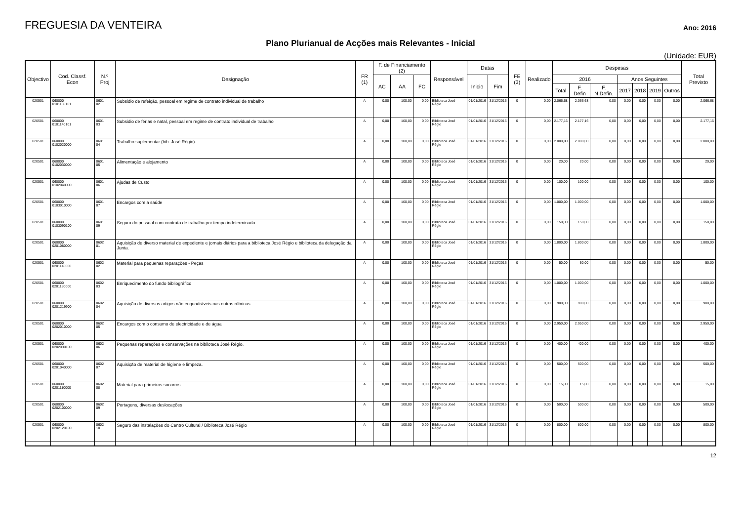FREGUESIA DA VENTEIRA
Ano: 2016
Plano Plurianual de Acções mais Relevantes - Inicial
(Unidade: EUR)
| Objectivo | Cod. Classf. Econ | N.º Proj | Designação | FR (1) | F. de Financiamento (2) | | | Responsável | Datas | | FE (3) | Realizado | Despesas | | | | | | | Total Previsto |
| --- | --- | --- | --- | --- | --- | --- | --- | --- | --- | --- | --- | --- | --- | --- | --- | --- | --- | --- | --- | --- |
| | | | | | AC | AA | FC | | Inicio | Fim | | | 2016 | | | Anos Seguintes | | | | |
| | | | | | | | | | | | | | Total | F. Defin | F. N.Defin. | 2017 | 2018 | 2019 | Outros | |
| 020501 | 060000 0101130101 | 0601 02 | Subsidio de refeição, pessoal em regime de contrato individual de trabalho | A | 0,00 | 100,00 | 0,00 | Biblioteca José Régio | 01/01/2016 | 31/12/2016 | 0 | 0,00 | 2.066,68 | 2.066,68 | 0,00 | 0,00 | 0,00 | 0,00 | 0,00 | 2.066,68 |
| 020501 | 060000 0101140101 | 0601 03 | Subsidio de férias e natal, pessoal em regime de contrato individual de trabalho | A | 0,00 | 100,00 | 0,00 | Biblioteca José Régio | 01/01/2016 | 31/12/2016 | 0 | 0,00 | 2.177,16 | 2.177,16 | 0,00 | 0,00 | 0,00 | 0,00 | 0,00 | 2.177,16 |
| 020501 | 060000 0102020000 | 0601 04 | Trabalho suplementar (bib. José Régio). | A | 0,00 | 100,00 | 0,00 | Biblioteca José Régio | 01/01/2016 | 31/12/2016 | 0 | 0,00 | 2.000,00 | 2.000,00 | 0,00 | 0,00 | 0,00 | 0,00 | 0,00 | 2.000,00 |
| 020501 | 060000 0102030000 | 0601 05 | Alimentação e alojamento | A | 0,00 | 100,00 | 0,00 | Biblioteca José Régio | 01/01/2016 | 31/12/2016 | 0 | 0,00 | 20,00 | 20,00 | 0,00 | 0,00 | 0,00 | 0,00 | 0,00 | 20,00 |
| 020501 | 060000 0102040000 | 0601 06 | Ajudas de Custo | A | 0,00 | 100,00 | 0,00 | Biblioteca José Régio | 01/01/2016 | 31/12/2016 | 0 | 0,00 | 100,00 | 100,00 | 0,00 | 0,00 | 0,00 | 0,00 | 0,00 | 100,00 |
| 020501 | 060000 0103010000 | 0601 07 | Encargos com a saúde | A | 0,00 | 100,00 | 0,00 | Biblioteca José Régio | 01/01/2016 | 31/12/2016 | 0 | 0,00 | 1.000,00 | 1.000,00 | 0,00 | 0,00 | 0,00 | 0,00 | 0,00 | 1.000,00 |
| 020501 | 060000 0103090100 | 0601 09 | Seguro do pessoal com contrato de trabalho por tempo indeterminado. | A | 0,00 | 100,00 | 0,00 | Biblioteca José Régio | 01/01/2016 | 31/12/2016 | 0 | 0,00 | 150,00 | 150,00 | 0,00 | 0,00 | 0,00 | 0,00 | 0,00 | 150,00 |
| 020501 | 060000 0201080000 | 0602 01 | Aquisição de diverso material de expediente e jornais diários para a biblioteca José Régio e biblioteca da delegação da Junta. | A | 0,00 | 100,00 | 0,00 | Biblioteca José Régio | 01/01/2016 | 31/12/2016 | 0 | 0,00 | 1.800,00 | 1.800,00 | 0,00 | 0,00 | 0,00 | 0,00 | 0,00 | 1.800,00 |
| 020501 | 060000 0201140000 | 0602 02 | Material para pequenas reparações - Peças | A | 0,00 | 100,00 | 0,00 | Biblioteca José Régio | 01/01/2016 | 31/12/2016 | 0 | 0,00 | 50,00 | 50,00 | 0,00 | 0,00 | 0,00 | 0,00 | 0,00 | 50,00 |
| 020501 | 060000 0201180000 | 0602 03 | Enriquecimento do fundo bibliográfico | A | 0,00 | 100,00 | 0,00 | Biblioteca José Régio | 01/01/2016 | 31/12/2016 | 0 | 0,00 | 1.000,00 | 1.000,00 | 0,00 | 0,00 | 0,00 | 0,00 | 0,00 | 1.000,00 |
| 020501 | 060000 0201219900 | 0602 04 | Aquisição de diversos artigos não enquadráveis nas outras rúbricas | A | 0,00 | 100,00 | 0,00 | Biblioteca José Régio | 01/01/2016 | 31/12/2016 | 0 | 0,00 | 900,00 | 900,00 | 0,00 | 0,00 | 0,00 | 0,00 | 0,00 | 900,00 |
| 020501 | 060000 0202010000 | 0602 05 | Encargos com o consumo de electricidade e de água | A | 0,00 | 100,00 | 0,00 | Biblioteca José Régio | 01/01/2016 | 31/12/2016 | 0 | 0,00 | 2.950,00 | 2.950,00 | 0,00 | 0,00 | 0,00 | 0,00 | 0,00 | 2.950,00 |
| 020501 | 060000 0202030100 | 0602 06 | Pequenas reparações e conservações na bibiloteca José Régio. | A | 0,00 | 100,00 | 0,00 | Biblioteca José Régio | 01/01/2016 | 31/12/2016 | 0 | 0,00 | 400,00 | 400,00 | 0,00 | 0,00 | 0,00 | 0,00 | 0,00 | 400,00 |
| 020501 | 060000 0201040000 | 0602 07 | Aquisição de material de higiene e limpeza. | A | 0,00 | 100,00 | 0,00 | Biblioteca José Régio | 01/01/2016 | 31/12/2016 | 0 | 0,00 | 500,00 | 500,00 | 0,00 | 0,00 | 0,00 | 0,00 | 0,00 | 500,00 |
| 020501 | 060000 0201110000 | 0602 08 | Material para primeiros socorros | A | 0,00 | 100,00 | 0,00 | Biblioteca José Régio | 01/01/2016 | 31/12/2016 | 0 | 0,00 | 15,00 | 15,00 | 0,00 | 0,00 | 0,00 | 0,00 | 0,00 | 15,00 |
| 020501 | 060000 0202100000 | 0602 09 | Portagens, diversas deslocações | A | 0,00 | 100,00 | 0,00 | Biblioteca José Régio | 01/01/2016 | 31/12/2016 | 0 | 0,00 | 500,00 | 500,00 | 0,00 | 0,00 | 0,00 | 0,00 | 0,00 | 500,00 |
| 020501 | 060000 0202120100 | 0602 10 | Seguro das instalações do Centro Cultural / Biblioteca José Régio | A | 0,00 | 100,00 | 0,00 | Biblioteca José Régio | 01/01/2016 | 31/12/2016 | 0 | 0,00 | 800,00 | 800,00 | 0,00 | 0,00 | 0,00 | 0,00 | 0,00 | 800,00 |
12